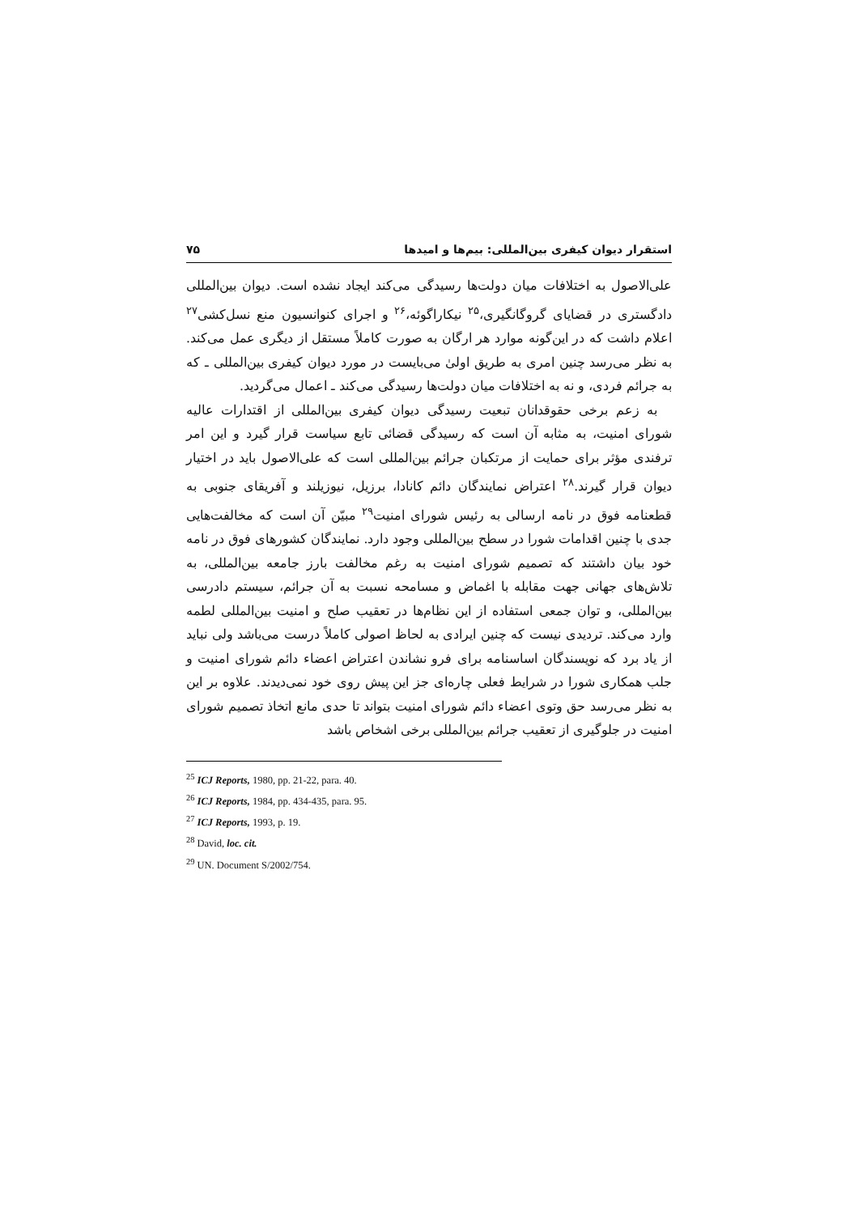استقرار دیوان کیفری بین‌المللی: بیم‌ها و امیدها ۷۵
علی‌الاصول به اختلافات میان دولت‌ها رسیدگی می‌کند ایجاد نشده است. دیوان بین‌المللی دادگستری در قضایای گروگانگیری،<sup>۲۵</sup> نیکاراگوئه،<sup>۲۶</sup> و اجرای کنوانسیون منع نسل‌کشی<sup>۲۷</sup> اعلام داشت که در این‌گونه موارد هر ارگان به صورت کاملاً مستقل از دیگری عمل می‌کند. به نظر می‌رسد چنین امری به طریق اولیٰ می‌بایست در مورد دیوان کیفری بین‌المللی ـ که به جرائم فردی، و نه به اختلافات میان دولت‌ها رسیدگی می‌کند ـ اعمال می‌گردید.
به زعم برخی حقوقدانان تبعیت رسیدگی دیوان کیفری بین‌المللی از اقتدارات عالیه شورای امنیت، به مثابه آن است که رسیدگی قضائی تابع سیاست قرار گیرد و این امر ترفندی مؤثر برای حمایت از مرتکبان جرائم بین‌المللی است که علی‌الاصول باید در اختیار دیوان قرار گیرند.<sup>۲۸</sup> اعتراض نمایندگان دائم کانادا، برزیل، نیوزیلند و آفریقای جنوبی به قطعنامه فوق در نامه ارسالی به رئیس شورای امنیت<sup>۲۹</sup> مبیّن آن است که مخالفت‌هایی جدی با چنین اقدامات شورا در سطح بین‌المللی وجود دارد. نمایندگان کشورهای فوق در نامه خود بیان داشتند که تصمیم شورای امنیت به رغم مخالفت بارز جامعه بین‌المللی، به تلاش‌های جهانی جهت مقابله با اغماض و مسامحه نسبت به آن جرائم، سیستم دادرسی بین‌المللی، و توان جمعی استفاده از این نظام‌ها در تعقیب صلح و امنیت بین‌المللی لطمه وارد می‌کند. تردیدی نیست که چنین ایرادی به لحاظ اصولی کاملاً درست می‌باشد ولی نباید از یاد برد که نویسندگان اساسنامه برای فرو نشاندن اعتراض اعضاء دائم شورای امنیت و جلب همکاری شورا در شرایط فعلی چاره‌ای جز این پیش روی خود نمی‌دیدند. علاوه بر این به نظر می‌رسد حق وتوی اعضاء دائم شورای امنیت بتواند تا حدی مانع اتخاذ تصمیم شورای امنیت در جلوگیری از تعقیب جرائم بین‌المللی برخی اشخاص باشد
<sup>25</sup> ICJ Reports, 1980, pp. 21-22, para. 40.
<sup>26</sup> ICJ Reports, 1984, pp. 434-435, para. 95.
<sup>27</sup> ICJ Reports, 1993, p. 19.
<sup>28</sup> David, loc. cit.
<sup>29</sup> UN. Document S/2002/754.